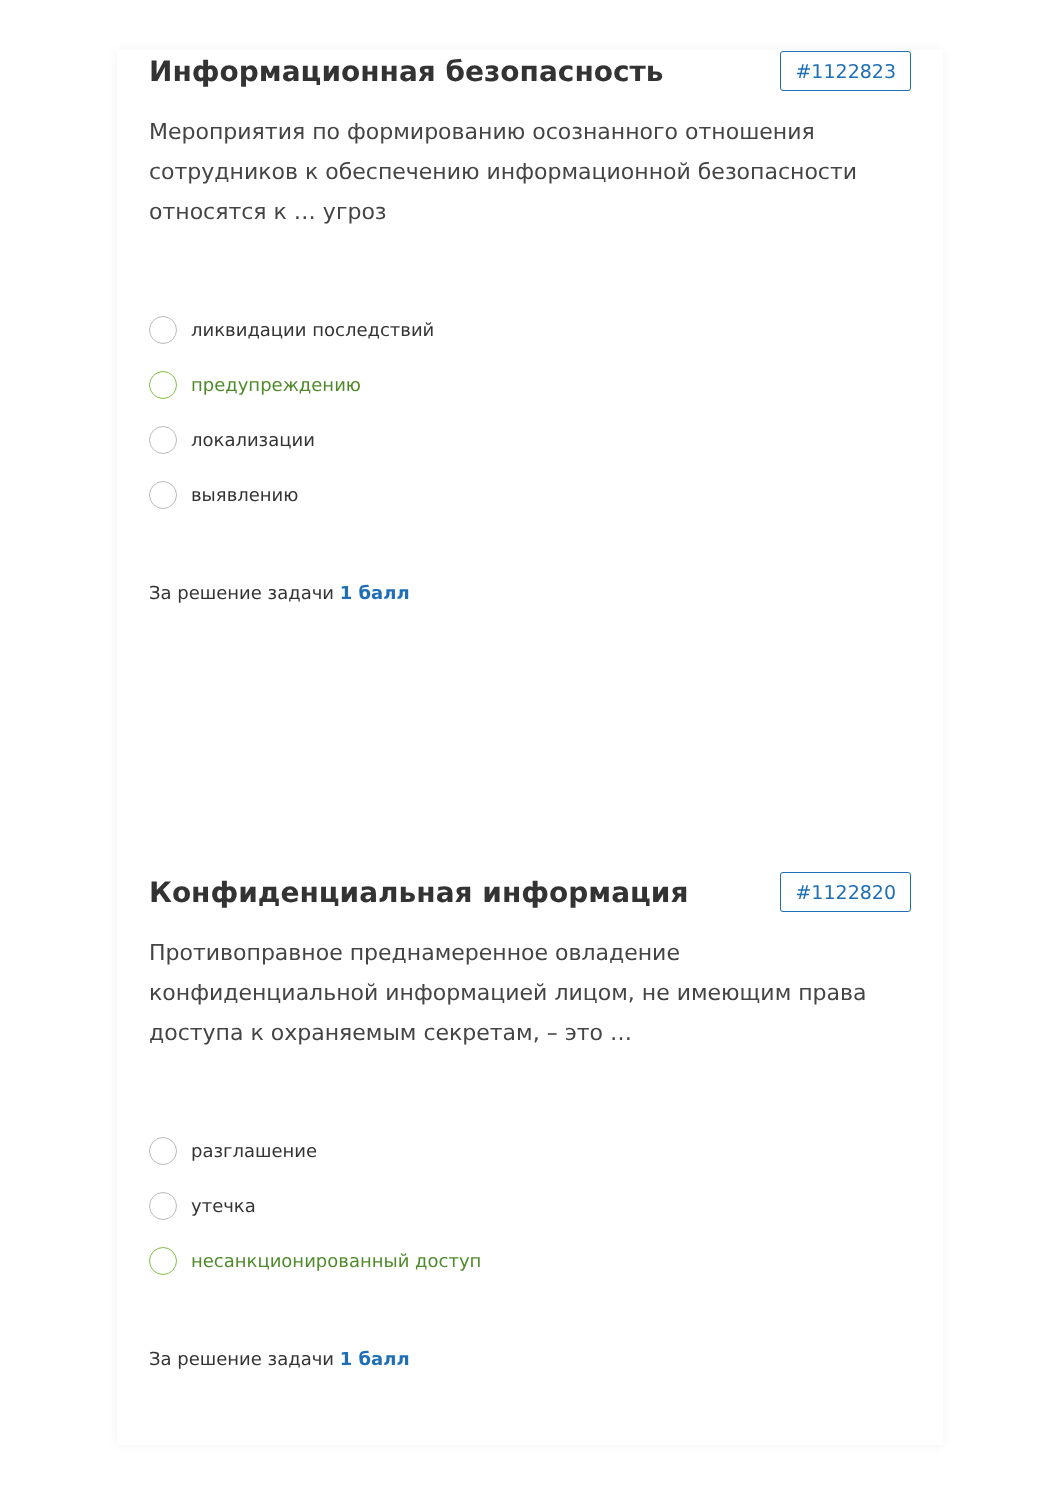Информационная безопасность
#1122823
Мероприятия по формированию осознанного отношения сотрудников к обеспечению информационной безопасности относятся к … угроз
ликвидации последствий
предупреждению
локализации
выявлению
За решение задачи 1 балл
Конфиденциальная информация
#1122820
Противоправное преднамеренное овладение конфиденциальной информацией лицом, не имеющим права доступа к охраняемым секретам, – это …
разглашение
утечка
несанкционированный доступ
За решение задачи 1 балл